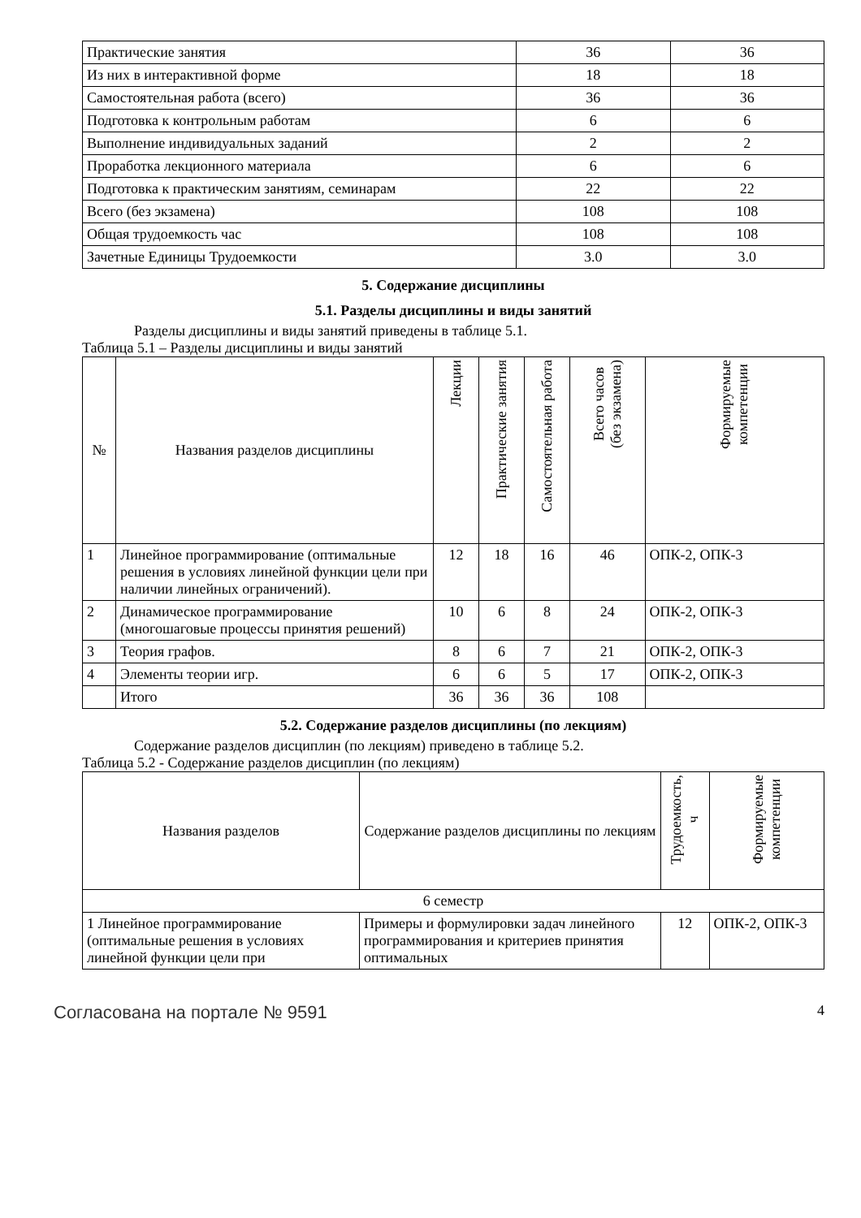| Практические занятия | 36 | 36 |
| Из них в интерактивной форме | 18 | 18 |
| Самостоятельная работа (всего) | 36 | 36 |
| Подготовка к контрольным работам | 6 | 6 |
| Выполнение индивидуальных заданий | 2 | 2 |
| Проработка лекционного материала | 6 | 6 |
| Подготовка к практическим занятиям, семинарам | 22 | 22 |
| Всего (без экзамена) | 108 | 108 |
| Общая трудоемкость час | 108 | 108 |
| Зачетные Единицы Трудоемкости | 3.0 | 3.0 |
5. Содержание дисциплины
5.1. Разделы дисциплины и виды занятий
Разделы дисциплины и виды занятий приведены в таблице 5.1.
Таблица 5.1 – Разделы дисциплины и виды занятий
| № | Названия разделов дисциплины | Лекции | Практические занятия | Самостоятельная работа | Всего часов (без экзамена) | Формируемые компетенции |
| --- | --- | --- | --- | --- | --- | --- |
| 1 | Линейное программирование (оптимальные решения в условиях линейной функции цели при наличии линейных ограничений). | 12 | 18 | 16 | 46 | ОПК-2, ОПК-3 |
| 2 | Динамическое программирование (многошаговые процессы принятия решений) | 10 | 6 | 8 | 24 | ОПК-2, ОПК-3 |
| 3 | Теория графов. | 8 | 6 | 7 | 21 | ОПК-2, ОПК-3 |
| 4 | Элементы теории игр. | 6 | 6 | 5 | 17 | ОПК-2, ОПК-3 |
| | Итого | 36 | 36 | 36 | 108 | |
5.2. Содержание разделов дисциплины (по лекциям)
Содержание разделов дисциплин (по лекциям) приведено в таблице 5.2.
Таблица 5.2 - Содержание разделов дисциплин (по лекциям)
| Названия разделов | Содержание разделов дисциплины по лекциям | Трудоемкость, ч | Формируемые компетенции |
| --- | --- | --- | --- |
| 6 семестр | | | |
| 1 Линейное программирование (оптимальные решения в условиях линейной функции цели при | Примеры и формулировки задач линейного программирования и критериев принятия оптимальных | 12 | ОПК-2, ОПК-3 |
Согласована на портале № 9591
4